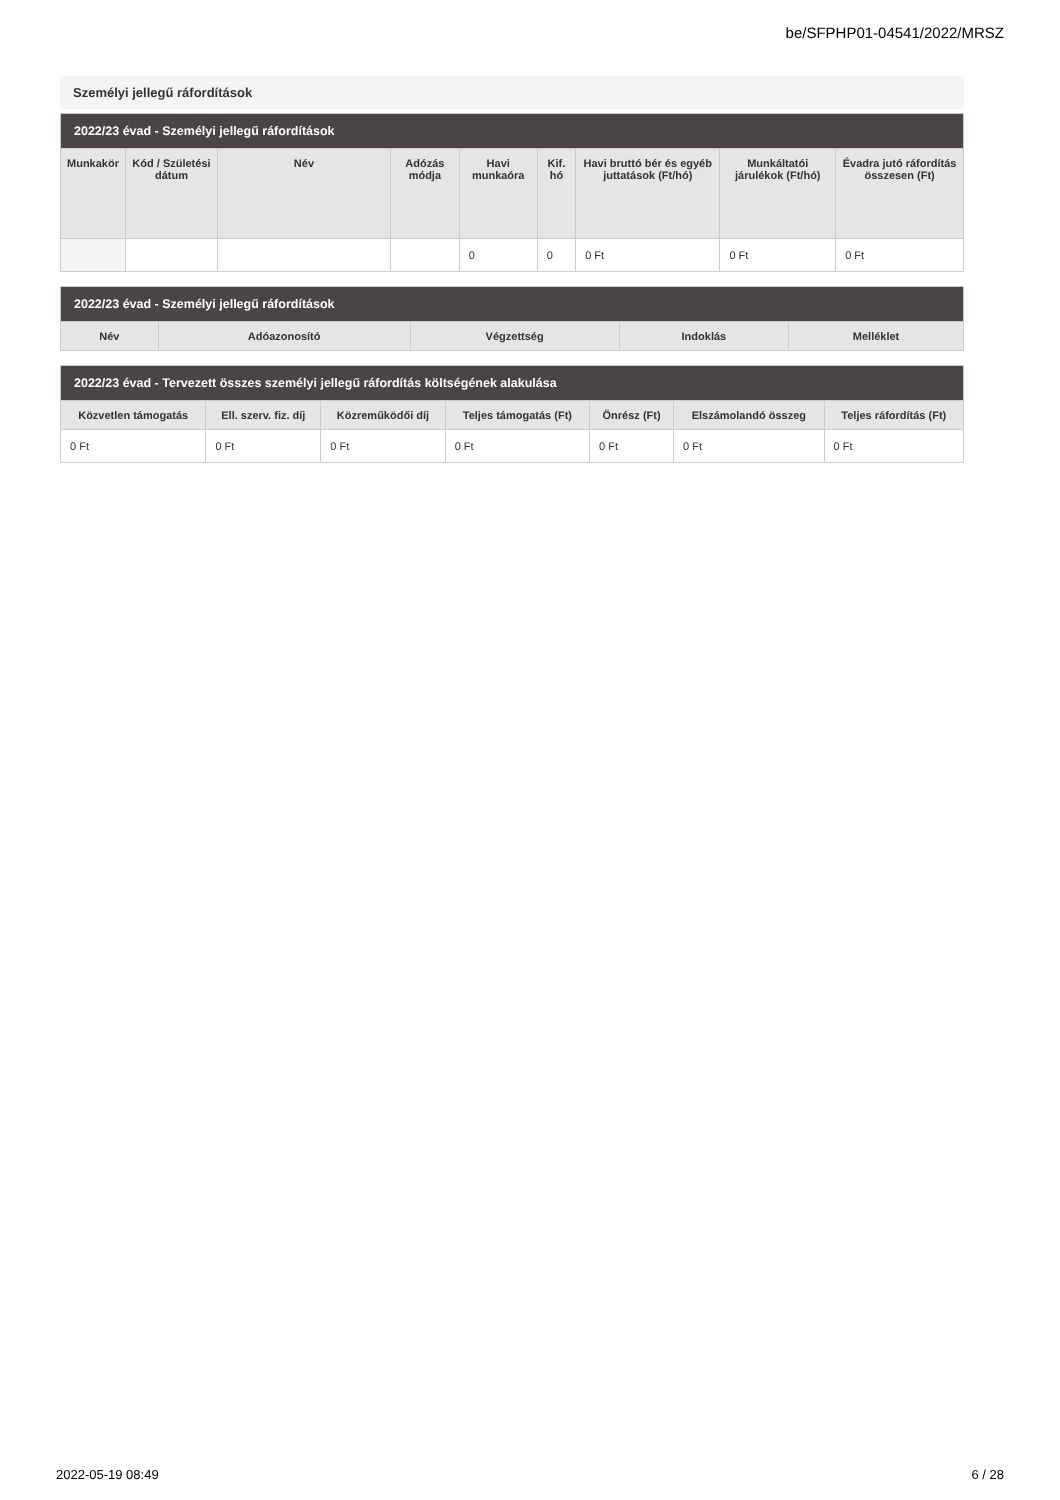be/SFPHP01-04541/2022/MRSZ
Személyi jellegű ráfordítások
| 2022/23 évad - Személyi jellegű ráfordítások | | | | | | | | |
| --- | --- | --- | --- | --- | --- | --- | --- | --- |
| Munkakör | Kód / Születési dátum | Név | Adózás módja | Havi munkaóra | Kif. hó | Havi bruttó bér és egyéb juttatások (Ft/hó) | Munkáltatói járulékok (Ft/hó) | Évadra jutó ráfordítás összesen (Ft) |
| | | | | 0 | 0 | 0 Ft | 0 Ft | 0 Ft |
| 2022/23 évad - Személyi jellegű ráfordítások | | | | |
| --- | --- | --- | --- | --- |
| Név | Adóazonosító | Végzettség | Indoklás | Melléklet |
| 2022/23 évad - Tervezett összes személyi jellegű ráfordítás költségének alakulása | | | | | | |
| --- | --- | --- | --- | --- | --- | --- |
| Közvetlen támogatás | Ell. szerv. fiz. díj | Közreműködői díj | Teljes támogatás (Ft) | Önrész (Ft) | Elszámolandó összeg | Teljes ráfordítás (Ft) |
| 0 Ft | 0 Ft | 0 Ft | 0 Ft | 0 Ft | 0 Ft | 0 Ft |
2022-05-19 08:49 6 / 28